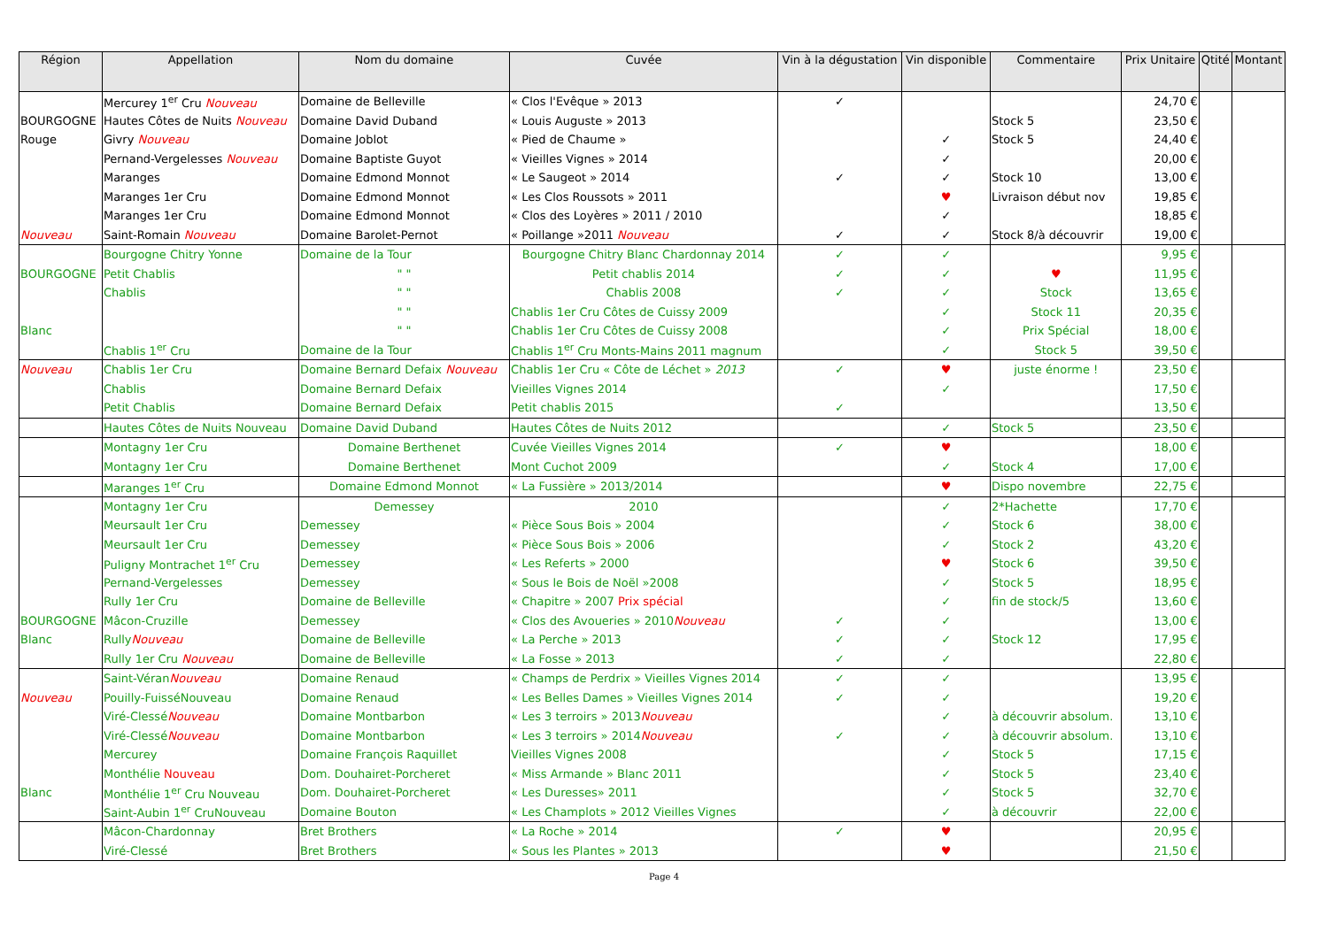| Région | Appellation | Nom du domaine | Cuvée | Vin à la dégustation | Vin disponible | Commentaire | Prix Unitaire | Qtité | Montant |
| --- | --- | --- | --- | --- | --- | --- | --- | --- | --- |
| | Mercurey 1<sup>er</sup> Cru Nouveau | Domaine de Belleville | « Clos l'Evêque » 2013 | ✓ | | | 24,70 € | | |
| BOURGOGNE | Hautes Côtes de Nuits Nouveau | Domaine David Duband | « Louis Auguste » 2013 | | | Stock 5 | 23,50 € | | |
| Rouge | Givry Nouveau | Domaine Joblot | « Pied de Chaume » | | ✓ | Stock 5 | 24,40 € | | |
| | Pernand-Vergelesses Nouveau | Domaine Baptiste Guyot | « Vieilles Vignes » 2014 | | ✓ | | 20,00 € | | |
| | Maranges | Domaine Edmond Monnot | « Le Saugeot » 2014 | ✓ | ✓ | Stock 10 | 13,00 € | | |
| | Maranges 1er Cru | Domaine Edmond Monnot | « Les Clos Roussots » 2011 | | ♥ | Livraison début nov | 19,85 € | | |
| | Maranges 1er Cru | Domaine Edmond Monnot | « Clos des Loyères » 2011 / 2010 | | ✓ | | 18,85 € | | |
| Nouveau | Saint-Romain Nouveau | Domaine Barolet-Pernot | « Poillange »2011 Nouveau | ✓ | ✓ | Stock 8/à découvrir | 19,00 € | | |
| | Bourgogne Chitry Yonne | Domaine de la Tour | Bourgogne Chitry Blanc Chardonnay 2014 | ✓ | ✓ | | 9,95 € | | |
| BOURGOGNE | Petit Chablis | " " | Petit chablis 2014 | ✓ | ✓ | ♥ | 11,95 € | | |
| | Chablis | " " | Chablis 2008 | ✓ | ✓ | Stock | 13,65 € | | |
| | | " " | Chablis 1er Cru Côtes de Cuissy 2009 | | ✓ | Stock 11 | 20,35 € | | |
| Blanc | | " " | Chablis 1er Cru Côtes de Cuissy 2008 | | ✓ | Prix Spécial | 18,00 € | | |
| | Chablis 1<sup>er</sup> Cru | Domaine de la Tour | Chablis 1<sup>er</sup> Cru Monts-Mains 2011 magnum | | ✓ | Stock 5 | 39,50 € | | |
| Nouveau | Chablis 1er Cru | Domaine Bernard Defaix Nouveau | Chablis 1er Cru « Côte de Léchet » 2013 | ✓ | ♥ | juste énorme ! | 23,50 € | | |
| | Chablis | Domaine Bernard Defaix | Vieilles Vignes 2014 | | ✓ | | 17,50 € | | |
| | Petit Chablis | Domaine Bernard Defaix | Petit chablis 2015 | ✓ | | | 13,50 € | | |
| | Hautes Côtes de Nuits Nouveau | Domaine David Duband | Hautes Côtes de Nuits 2012 | | ✓ | Stock 5 | 23,50 € | | |
| | Montagny 1er Cru | Domaine Berthenet | Cuvée Vieilles Vignes 2014 | ✓ | ♥ | | 18,00 € | | |
| | Montagny 1er Cru | Domaine Berthenet | Mont Cuchot 2009 | | ✓ | Stock 4 | 17,00 € | | |
| | Maranges 1<sup>er</sup> Cru | Domaine Edmond Monnot | « La Fussière » 2013/2014 | | ♥ | Dispo novembre | 22,75 € | | |
| | Montagny 1er Cru | Demessey | 2010 | | ✓ | 2*Hachette | 17,70 € | | |
| | Meursault 1er Cru | Demessey | « Pièce Sous Bois » 2004 | | ✓ | Stock 6 | 38,00 € | | |
| | Meursault 1er Cru | Demessey | « Pièce Sous Bois » 2006 | | ✓ | Stock 2 | 43,20 € | | |
| | Puligny Montrachet 1<sup>er</sup> Cru | Demessey | « Les Referts » 2000 | | ♥ | Stock 6 | 39,50 € | | |
| | Pernand-Vergelesses | Demessey | « Sous le Bois de Noël »2008 | | ✓ | Stock 5 | 18,95 € | | |
| | Rully 1er Cru | Domaine de Belleville | « Chapitre » 2007 Prix spécial | | ✓ | fin de stock/5 | 13,60 € | | |
| BOURGOGNE | Mâcon-Cruzille | Demessey | « Clos des Avoueries » 2010 Nouveau | ✓ | ✓ | | 13,00 € | | |
| Blanc | Rully Nouveau | Domaine de Belleville | « La Perche » 2013 | ✓ | ✓ | Stock 12 | 17,95 € | | |
| | Rully 1er Cru Nouveau | Domaine de Belleville | « La Fosse » 2013 | ✓ | ✓ | | 22,80 € | | |
| | Saint-Véran Nouveau | Domaine Renaud | « Champs de Perdrix » Vieilles Vignes 2014 | ✓ | ✓ | | 13,95 € | | |
| Nouveau | Pouilly-FuisséNouveau | Domaine Renaud | « Les Belles Dames » Vieilles Vignes 2014 | ✓ | ✓ | | 19,20 € | | |
| | Viré-Clessé Nouveau | Domaine Montbarbon | « Les 3 terroirs » 2013 Nouveau | | ✓ | à découvrir absolum. | 13,10 € | | |
| | Viré-Clessé Nouveau | Domaine Montbarbon | « Les 3 terroirs » 2014 Nouveau | ✓ | ✓ | à découvrir absolum. | 13,10 € | | |
| | Mercurey | Domaine François Raquillet | Vieilles Vignes 2008 | | ✓ | Stock 5 | 17,15 € | | |
| | Monthélie Nouveau | Dom. Douhairet-Porcheret | « Miss Armande » Blanc 2011 | | ✓ | Stock 5 | 23,40 € | | |
| Blanc | Monthélie 1<sup>er</sup> Cru Nouveau | Dom. Douhairet-Porcheret | « Les Duresses» 2011 | | ✓ | Stock 5 | 32,70 € | | |
| | Saint-Aubin 1<sup>er</sup> CruNouveau | Domaine Bouton | « Les Champlots » 2012 Vieilles Vignes | | ✓ | à découvrir | 22,00 € | | |
| | Mâcon-Chardonnay | Bret Brothers | « La Roche » 2014 | ✓ | ♥ | | 20,95 € | | |
| | Viré-Clessé | Bret Brothers | « Sous les Plantes » 2013 | | ♥ | | 21,50 € | | |
Page 4